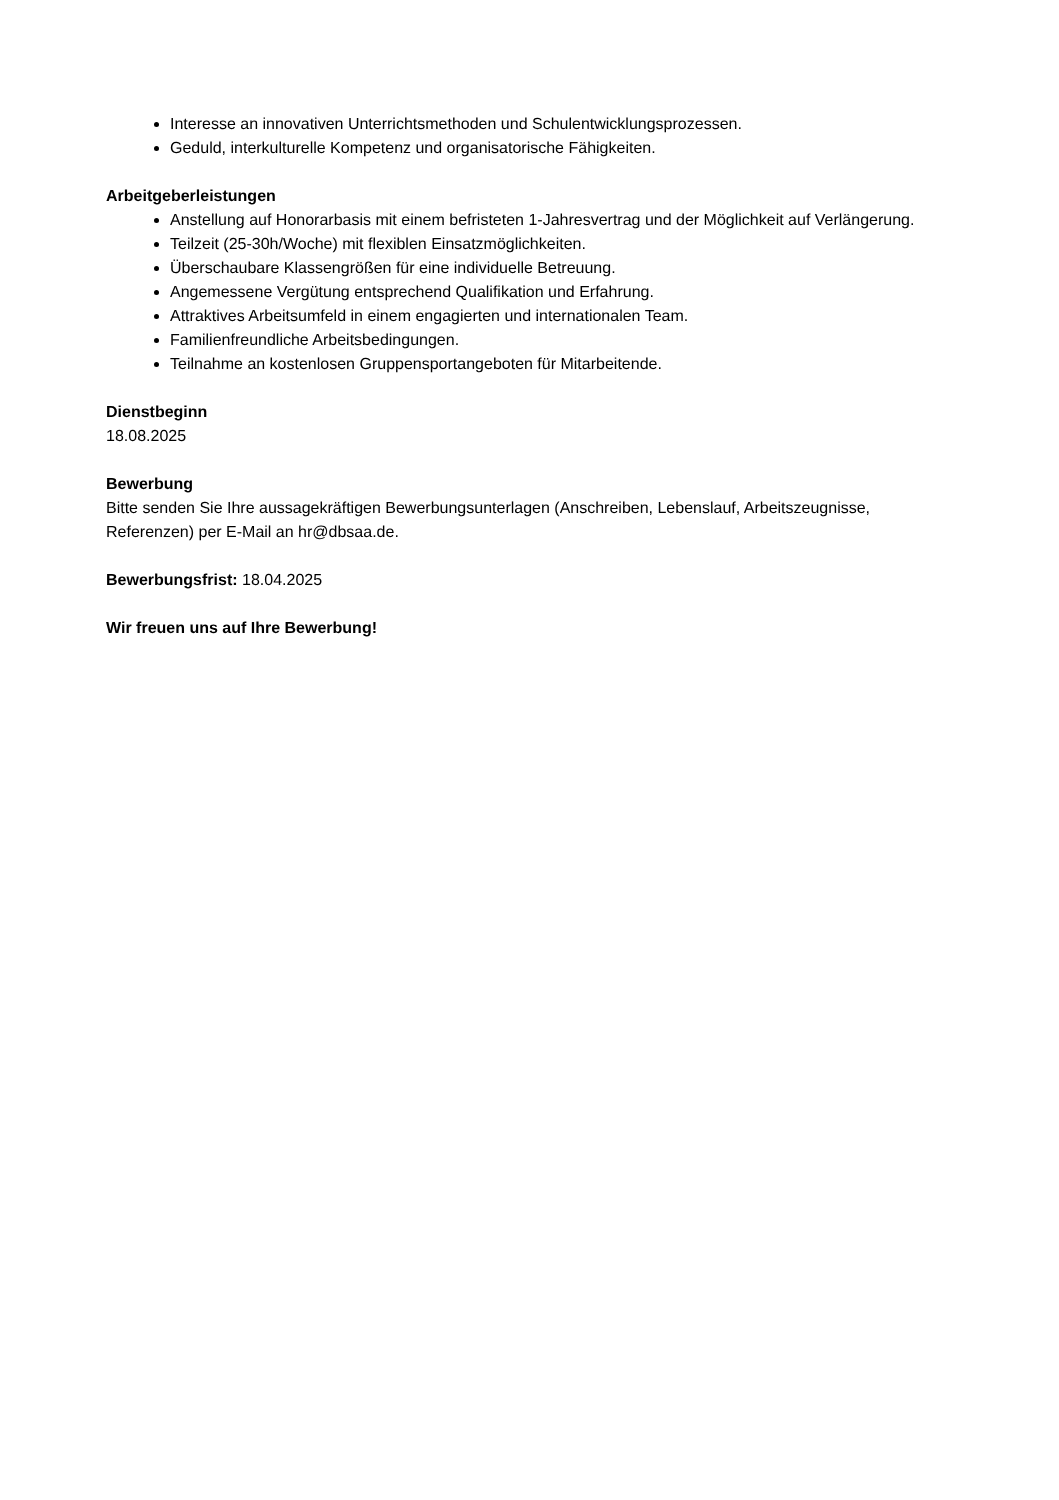Interesse an innovativen Unterrichtsmethoden und Schulentwicklungsprozessen.
Geduld, interkulturelle Kompetenz und organisatorische Fähigkeiten.
Arbeitgeberleistungen
Anstellung auf Honorarbasis mit einem befristeten 1-Jahresvertrag und der Möglichkeit auf Verlängerung.
Teilzeit (25-30h/Woche) mit flexiblen Einsatzmöglichkeiten.
Überschaubare Klassengrößen für eine individuelle Betreuung.
Angemessene Vergütung entsprechend Qualifikation und Erfahrung.
Attraktives Arbeitsumfeld in einem engagierten und internationalen Team.
Familienfreundliche Arbeitsbedingungen.
Teilnahme an kostenlosen Gruppensportangeboten für Mitarbeitende.
Dienstbeginn
18.08.2025
Bewerbung
Bitte senden Sie Ihre aussagekräftigen Bewerbungsunterlagen (Anschreiben, Lebenslauf, Arbeitszeugnisse, Referenzen) per E-Mail an hr@dbsaa.de.
Bewerbungsfrist: 18.04.2025
Wir freuen uns auf Ihre Bewerbung!